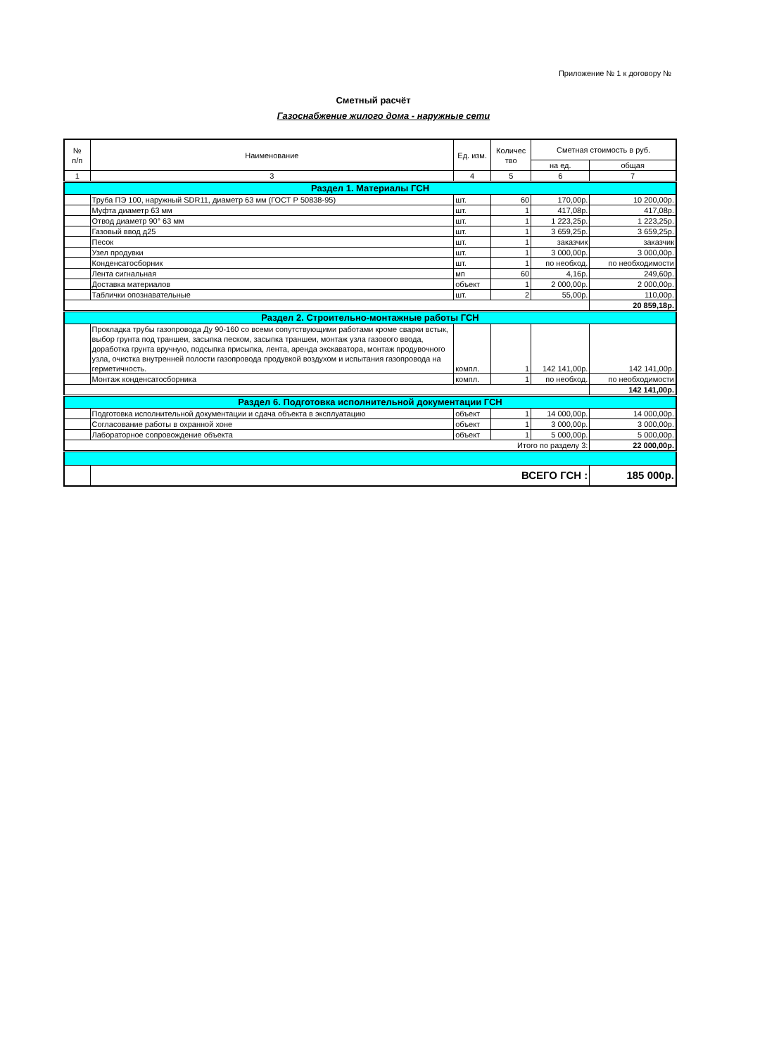Приложение № 1 к договору №
Сметный расчёт
Газоснабжение жилого дома - наружные сети
| № п/п | Наименование | Ед. изм. | Количес тво | Сметная стоимость в руб. | |
| --- | --- | --- | --- | --- | --- |
| | | | | на ед. | общая |
| 1 | 3 | 4 | 5 | 6 | 7 |
| Раздел 1. Материалы ГСН | | | | | |
| | Труба ПЭ 100, наружный SDR11, диаметр 63 мм (ГОСТ Р 50838-95) | шт. | 60 | 170,00р. | 10 200,00р. |
| | Муфта диаметр 63 мм | шт. | 1 | 417,08р. | 417,08р. |
| | Отвод диаметр 90° 63 мм | шт. | 1 | 1 223,25р. | 1 223,25р. |
| | Газовый ввод д25 | шт. | 1 | 3 659,25р. | 3 659,25р. |
| | Песок | шт. | 1 | заказчик | заказчик |
| | Узел продувки | шт. | 1 | 3 000,00р. | 3 000,00р. |
| | Конденсатосборник | шт. | 1 | по необход. | по необходимости |
| | Лента сигнальная | мп | 60 | 4,16р. | 249,60р. |
| | Доставка материалов | объект | 1 | 2 000,00р. | 2 000,00р. |
| | Таблички опознавательные | шт. | 2 | 55,00р. | 110,00р. |
| | | | | | 20 859,18р. |
| Раздел 2. Строительно-монтажные работы ГСН | | | | | |
| | Прокладка трубы газопровода Ду 90-160 со всеми сопутствующими работами кроме сварки встык, выбор грунта под траншеи, засыпка песком, засыпка траншеи, монтаж узла газового ввода, доработка грунта вручную, подсыпка присыпка, лента, аренда экскаватора, монтаж продувочного узла, очистка внутренней полости газопровода продувкой воздухом и испытания газопровода на герметичность. | компл. | 1 | 142 141,00р. | 142 141,00р. |
| | Монтаж конденсатосборника | компл. | 1 | по необход. | по необходимости |
| | | | | | 142 141,00р. |
| Раздел 6. Подготовка исполнительной документации ГСН | | | | | |
| | Подготовка исполнительной документации и сдача объекта в эксплуатацию | объект | 1 | 14 000,00р. | 14 000,00р. |
| | Согласование работы в охранной хоне | объект | 1 | 3 000,00р. | 3 000,00р. |
| | Лабораторное сопровождение объекта | объект | 1 | 5 000,00р. | 5 000,00р. |
| Итого по разделу 3: | | | | | 22 000,00р. |
| | ВСЕГО ГСН : | | | | 185 000р. |